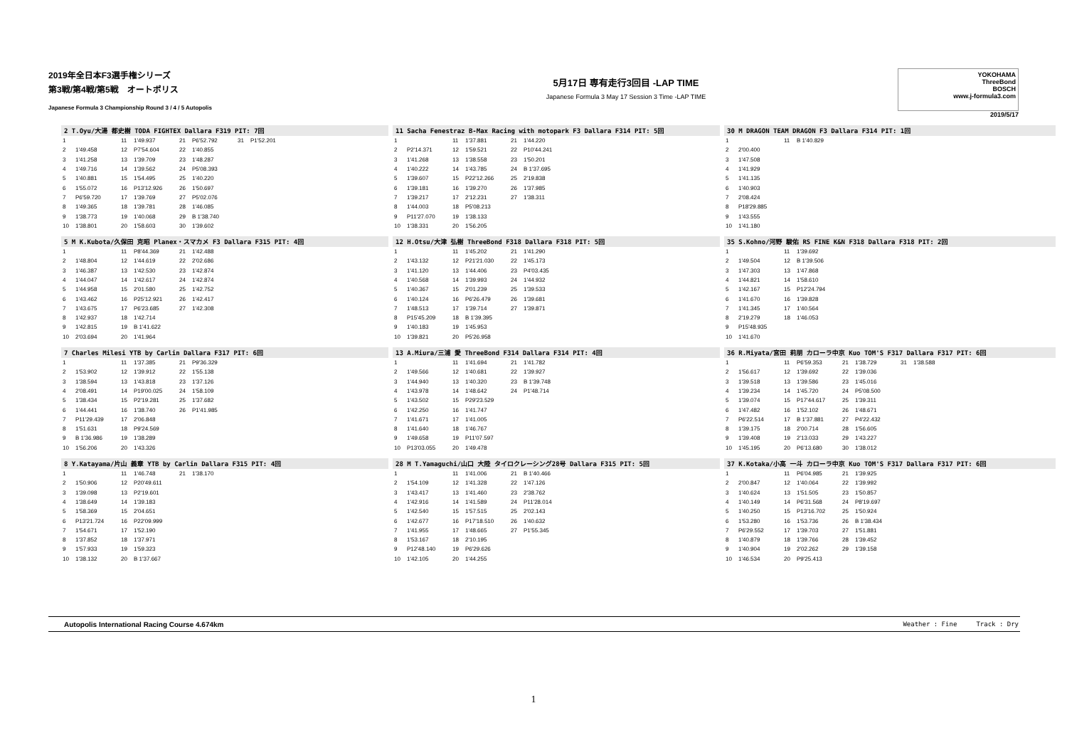2019年全日本F3選手権シリーズ
第3戦/第4戦/第5戦　オートポリス
Japanese Formula 3 Championship Round 3 / 4 / 5 Autopolis
5月17日 専有走行3回目 -LAP TIME
Japanese Formula 3 May 17 Session 3 Time -LAP TIME
YOKOHAMA
ThreeBond
BOSCH
www.j-formula3.com
2019/5/17
2 T.Oyu/大湯 都史樹 TODA FIGHTEX Dallara F319 PIT: 7回
| 1 | | 11 | 1'49.937 | 21 | P6'52.792 | 31 | P1'52.201 |
| 2 | 1'49.458 | 12 | P7'54.604 | 22 | 1'40.855 | | |
| 3 | 1'41.258 | 13 | 1'39.709 | 23 | 1'48.287 | | |
| 4 | 1'49.716 | 14 | 1'39.562 | 24 | P5'08.393 | | |
| 5 | 1'40.881 | 15 | 1'54.495 | 25 | 1'40.220 | | |
| 6 | 1'55.072 | 16 | P13'12.926 | 26 | 1'50.697 | | |
| 7 | P6'59.720 | 17 | 1'39.769 | 27 | P5'02.076 | | |
| 8 | 1'49.365 | 18 | 1'39.781 | 28 | 1'46.085 | | |
| 9 | 1'38.773 | 19 | 1'40.068 | 29 | B 1'38.740 | | |
| 10 | 1'38.801 | 20 | 1'58.603 | 30 | 1'39.602 | | |
5 M K.Kubota/久保田 克昭 Planex・スマカメ F3 Dallara F315 PIT: 4回
| 1 | | 11 | P8'44.369 | 21 | 1'42.488 |
| 2 | 1'48.804 | 12 | 1'44.619 | 22 | 2'02.686 |
| 3 | 1'46.387 | 13 | 1'42.530 | 23 | 1'42.874 |
| 4 | 1'44.047 | 14 | 1'42.617 | 24 | 1'42.874 |
| 5 | 1'44.958 | 15 | 2'01.580 | 25 | 1'42.752 |
| 6 | 1'43.462 | 16 | P25'12.921 | 26 | 1'42.417 |
| 7 | 1'43.675 | 17 | P6'23.685 | 27 | 1'42.308 |
| 8 | 1'42.937 | 18 | 1'42.714 | | |
| 9 | 1'42.815 | 19 | B 1'41.622 | | |
| 10 | 2'03.694 | 20 | 1'41.964 | | |
7 Charles Milesi YTB by Carlin Dallara F317 PIT: 6回
| 1 | | 11 | 1'37.385 | 21 | P9'36.329 |
| 2 | 1'53.902 | 12 | 1'39.912 | 22 | 1'55.138 |
| 3 | 1'38.594 | 13 | 1'43.818 | 23 | 1'37.126 |
| 4 | 2'08.491 | 14 | P19'00.025 | 24 | 1'58.109 |
| 5 | 1'38.434 | 15 | P2'19.281 | 25 | 1'37.682 |
| 6 | 1'44.441 | 16 | 1'38.740 | 26 | P1'41.985 |
| 7 | P11'29.439 | 17 | 2'06.848 | | |
| 8 | 1'51.631 | 18 | P9'24.569 | | |
| 9 | B 1'36.986 | 19 | 1'38.289 | | |
| 10 | 1'56.206 | 20 | 1'43.326 | | |
8 Y.Katayama/片山 義章 YTB by Carlin Dallara F315 PIT: 4回
| 1 | | 11 | 1'46.748 | 21 | 1'38.170 |
| 2 | 1'50.906 | 12 | P20'49.611 | | |
| 3 | 1'39.098 | 13 | P2'19.601 | | |
| 4 | 1'38.649 | 14 | 1'39.183 | | |
| 5 | 1'58.369 | 15 | 2'04.651 | | |
| 6 | P13'21.724 | 16 | P22'09.999 | | |
| 7 | 1'54.671 | 17 | 1'52.190 | | |
| 8 | 1'37.852 | 18 | 1'37.971 | | |
| 9 | 1'57.933 | 19 | 1'59.323 | | |
| 10 | 1'38.132 | 20 | B 1'37.667 | | |
11 Sacha Fenestraz B-Max Racing with motopark F3 Dallara F314 PIT: 5回
| 1 | | 11 | 1'37.881 | 21 | 1'44.220 |
| 2 | P2'14.371 | 12 | 1'59.521 | 22 | P10'44.241 |
| 3 | 1'41.268 | 13 | 1'38.558 | 23 | 1'50.201 |
| 4 | 1'40.222 | 14 | 1'43.785 | 24 | B 1'37.695 |
| 5 | 1'39.607 | 15 | P22'12.266 | 25 | 2'19.838 |
| 6 | 1'39.181 | 16 | 1'39.270 | 26 | 1'37.985 |
| 7 | 1'39.217 | 17 | 2'12.231 | 27 | 1'38.311 |
| 8 | 1'44.003 | 18 | P5'08.213 | | |
| 9 | P11'27.070 | 19 | 1'38.133 | | |
| 10 | 1'38.331 | 20 | 1'56.205 | | |
12 H.Otsu/大津 弘樹 ThreeBond F318 Dallara F318 PIT: 5回
| 1 | | 11 | 1'45.202 | 21 | 1'41.290 |
| 2 | 1'43.132 | 12 | P21'21.030 | 22 | 1'45.173 |
| 3 | 1'41.120 | 13 | 1'44.406 | 23 | P4'03.435 |
| 4 | 1'40.568 | 14 | 1'39.993 | 24 | 1'44.932 |
| 5 | 1'40.367 | 15 | 2'01.239 | 25 | 1'39.533 |
| 6 | 1'40.124 | 16 | P6'26.479 | 26 | 1'39.681 |
| 7 | 1'48.513 | 17 | 1'39.714 | 27 | 1'39.871 |
| 8 | P15'45.209 | 18 | B 1'39.395 | | |
| 9 | 1'40.183 | 19 | 1'45.953 | | |
| 10 | 1'39.821 | 20 | P5'26.958 | | |
13 A.Miura/三浦 愛 ThreeBond F314 Dallara F314 PIT: 4回
| 1 | | 11 | 1'41.694 | 21 | 1'41.782 |
| 2 | 1'49.566 | 12 | 1'40.681 | 22 | 1'39.927 |
| 3 | 1'44.940 | 13 | 1'40.320 | 23 | B 1'39.748 |
| 4 | 1'43.978 | 14 | 1'48.642 | 24 | P1'48.714 |
| 5 | 1'43.502 | 15 | P29'23.529 | | |
| 6 | 1'42.250 | 16 | 1'41.747 | | |
| 7 | 1'41.671 | 17 | 1'41.005 | | |
| 8 | 1'41.640 | 18 | 1'46.767 | | |
| 9 | 1'49.658 | 19 | P11'07.597 | | |
| 10 | P13'03.055 | 20 | 1'49.478 | | |
28 M T.Yamaguchi/山口 大陸 タイロクレーシング28号 Dallara F315 PIT: 5回
| 1 | | 11 | 1'41.006 | 21 | B 1'40.466 |
| 2 | 1'54.109 | 12 | 1'41.328 | 22 | 1'47.126 |
| 3 | 1'43.417 | 13 | 1'41.460 | 23 | 2'38.762 |
| 4 | 1'42.916 | 14 | 1'41.589 | 24 | P11'28.014 |
| 5 | 1'42.540 | 15 | 1'57.515 | 25 | 2'02.143 |
| 6 | 1'42.677 | 16 | P17'18.510 | 26 | 1'40.632 |
| 7 | 1'41.955 | 17 | 1'48.665 | 27 | P1'55.345 |
| 8 | 1'53.167 | 18 | 2'10.195 | | |
| 9 | P12'48.140 | 19 | P6'29.626 | | |
| 10 | 1'42.105 | 20 | 1'44.255 | | |
30 M DRAGON TEAM DRAGON F3 Dallara F314 PIT: 1回
| 1 | | 11 | B 1'40.829 |
| 2 | 2'00.400 | | |
| 3 | 1'47.508 | | |
| 4 | 1'41.929 | | |
| 5 | 1'41.135 | | |
| 6 | 1'40.903 | | |
| 7 | 2'08.424 | | |
| 8 | P18'29.885 | | |
| 9 | 1'43.555 | | |
| 10 | 1'41.180 | | |
35 S.Kohno/河野 駿佑 RS FINE K&N F318 Dallara F318 PIT: 2回
| 1 | | 11 | 1'39.692 |
| 2 | 1'49.504 | 12 | B 1'39.506 |
| 3 | 1'47.303 | 13 | 1'47.868 |
| 4 | 1'44.821 | 14 | 1'58.610 |
| 5 | 1'42.167 | 15 | P12'24.794 |
| 6 | 1'41.670 | 16 | 1'39.828 |
| 7 | 1'41.345 | 17 | 1'40.564 |
| 8 | 2'19.279 | 18 | 1'46.053 |
| 9 | P15'48.935 | | |
| 10 | 1'41.670 | | |
36 R.Miyata/宮田 莉朋 カローラ中京 Kuo TOM'S F317 Dallara F317 PIT: 6回
| 1 | | 11 | P6'59.353 | 21 | 1'38.729 | 31 | 1'38.588 |
| 2 | 1'56.617 | 12 | 1'39.692 | 22 | 1'39.036 | | |
| 3 | 1'39.518 | 13 | 1'39.586 | 23 | 1'45.016 | | |
| 4 | 1'39.234 | 14 | 1'45.720 | 24 | P5'08.500 | | |
| 5 | 1'39.074 | 15 | P17'44.617 | 25 | 1'39.311 | | |
| 6 | 1'47.482 | 16 | 1'52.102 | 26 | 1'48.671 | | |
| 7 | P6'22.514 | 17 | B 1'37.881 | 27 | P4'22.432 | | |
| 8 | 1'39.175 | 18 | 2'00.714 | 28 | 1'56.605 | | |
| 9 | 1'39.408 | 19 | 2'13.033 | 29 | 1'43.227 | | |
| 10 | 1'45.195 | 20 | P6'13.680 | 30 | 1'38.012 | | |
37 K.Kotaka/小高 一斗 カローラ中京 Kuo TOM'S F317 Dallara F317 PIT: 6回
| 1 | | 11 | P6'04.985 | 21 | 1'39.925 |
| 2 | 2'00.847 | 12 | 1'40.064 | 22 | 1'39.992 |
| 3 | 1'40.624 | 13 | 1'51.505 | 23 | 1'50.857 |
| 4 | 1'40.149 | 14 | P6'31.568 | 24 | P8'19.697 |
| 5 | 1'40.250 | 15 | P13'16.702 | 25 | 1'50.924 |
| 6 | 1'53.280 | 16 | 1'53.736 | 26 | B 1'38.434 |
| 7 | P6'29.552 | 17 | 1'39.703 | 27 | 1'51.881 |
| 8 | 1'40.879 | 18 | 1'39.766 | 28 | 1'39.452 |
| 9 | 1'40.904 | 19 | 2'02.262 | 29 | 1'39.158 |
| 10 | 1'46.534 | 20 | P9'25.413 | | |
Autopolis International Racing Course 4.674km Weather : Fine Track : Dry
1